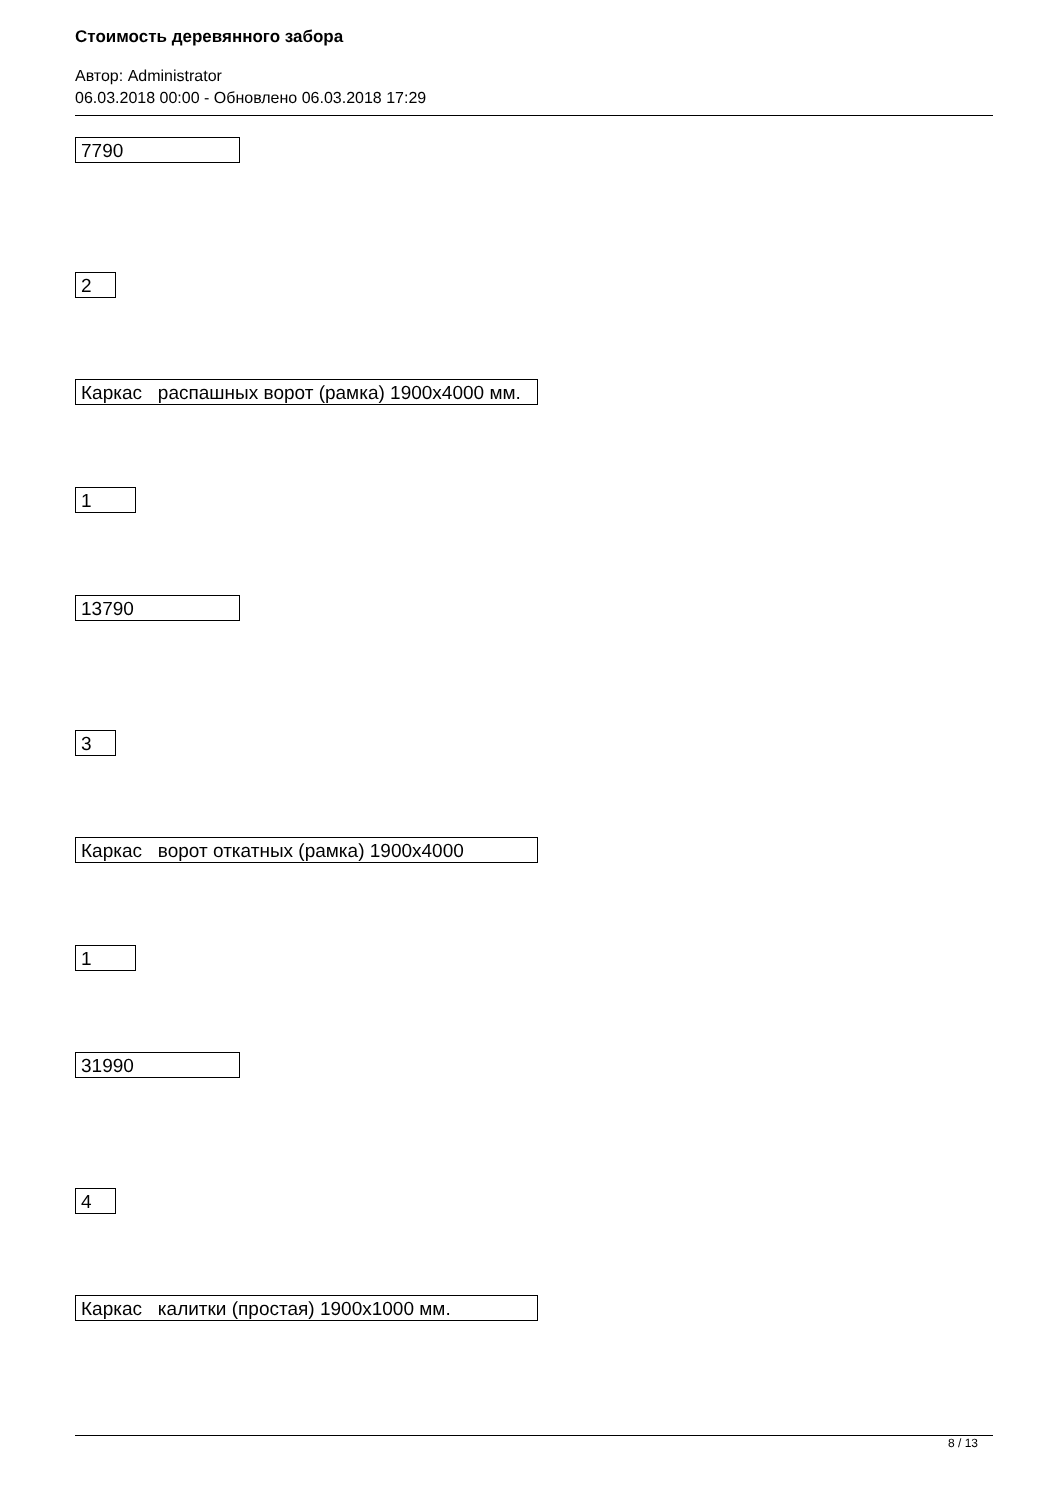Стоимость деревянного забора
Автор: Administrator
06.03.2018 00:00 - Обновлено 06.03.2018 17:29
7790
2
Каркас распашных ворот (рамка) 1900x4000 мм.
1
13790
3
Каркас ворот откатных (рамка) 1900x4000
1
31990
4
Каркас калитки (простая) 1900x1000 мм.
8 / 13